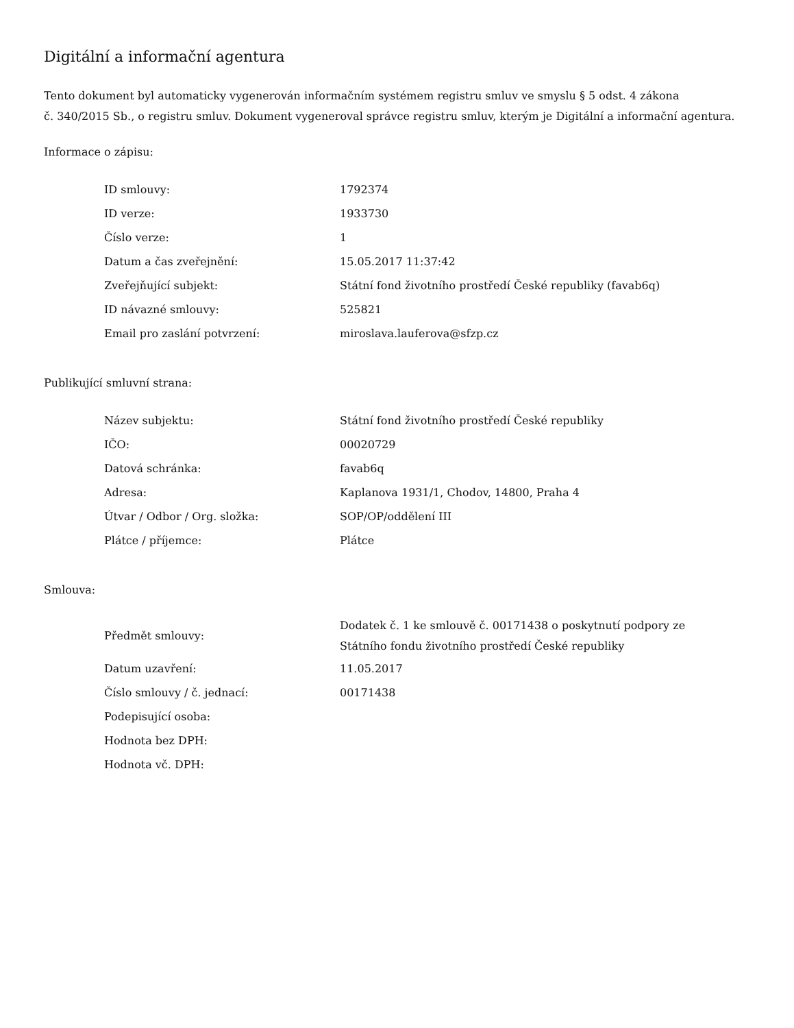Digitální a informační agentura
Tento dokument byl automaticky vygenerován informačním systémem registru smluv ve smyslu § 5 odst. 4 zákona
č. 340/2015 Sb., o registru smluv. Dokument vygeneroval správce registru smluv, kterým je Digitální a informační agentura.
Informace o zápisu:
| ID smlouvy: | 1792374 |
| ID verze: | 1933730 |
| Číslo verze: | 1 |
| Datum a čas zveřejnění: | 15.05.2017 11:37:42 |
| Zveřejňující subjekt: | Státní fond životního prostředí České republiky (favab6q) |
| ID návazné smlouvy: | 525821 |
| Email pro zaslání potvrzení: | miroslava.lauferova@sfzp.cz |
Publikující smluvní strana:
| Název subjektu: | Státní fond životního prostředí České republiky |
| IČO: | 00020729 |
| Datová schránka: | favab6q |
| Adresa: | Kaplanova 1931/1, Chodov, 14800, Praha 4 |
| Útvar / Odbor / Org. složka: | SOP/OP/oddělení III |
| Plátce / příjemce: | Plátce |
Smlouva:
| Předmět smlouvy: | Dodatek č. 1 ke smlouvě č. 00171438 o poskytnutí podpory ze Státního fondu životního prostředí České republiky |
| Datum uzavření: | 11.05.2017 |
| Číslo smlouvy / č. jednací: | 00171438 |
| Podepisující osoba: | |
| Hodnota bez DPH: | |
| Hodnota vč. DPH: | |